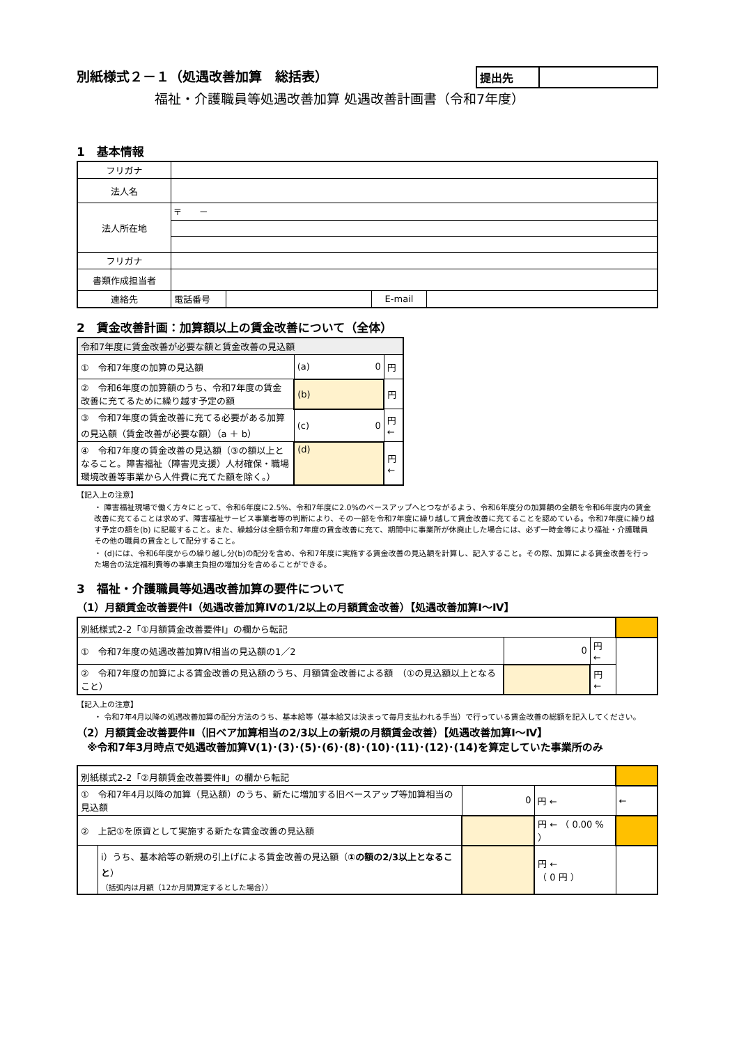別紙様式２－１（処遇改善加算　総括表）
| 提出先 | |
福祉・介護職員等処遇改善加算 処遇改善計画書（令和7年度）
1　基本情報
| フリガナ | | | | |
| 法人名 | | | | |
| 法人所在地 | 〒 － | | | |
| フリガナ | | | | |
| 書類作成担当者 | | | | |
| 連絡先 | 電話番号 | | E-mail | |
2　賃金改善計画：加算額以上の賃金改善について（全体）
| 令和7年度に賃金改善が必要な額と賃金改善の見込額 | | |
| ① 令和7年度の加算の見込額 | (a) 0 | 円 |
| ② 令和6年度の加算額のうち、令和7年度の賃金改善に充てるために繰り越す予定の額 | (b) | 円 |
| ③ 令和7年度の賃金改善に充てる必要がある加算の見込額（賃金改善が必要な額）（a ＋ b） | (c) 0 | 円 ← |
| ④ 令和7年度の賃金改善の見込額（③の額以上となること。障害福祉（障害児支援）人材確保・職場環境改善等事業から人件費に充てた額を除く。） | (d) | 円 ← |
【記入上の注意】
・ 障害福祉現場で働く方々にとって、令和6年度に2.5%、令和7年度に2.0%のベースアップへとつながるよう、令和6年度分の加算額の全額を令和6年度内の賃金改善に充てることは求めず、障害福祉サービス事業者等の判断により、その一部を令和7年度に繰り越して賃金改善に充てることを認めている。令和7年度に繰り越す予定の額を(b) に記載すること。また、繰越分は全額令和7年度の賃金改善に充て、期間中に事業所が休廃止した場合には、必ず一時金等により福祉・介護職員その他の職員の賃金として配分すること。
・ (d)には、令和6年度からの繰り越し分(b)の配分を含め、令和7年度に実施する賃金改善の見込額を計算し、記入すること。その際、加算による賃金改善を行った場合の法定福利費等の事業主負担の増加分を含めることができる。
3　福祉・介護職員等処遇改善加算の要件について
（1）月額賃金改善要件Ⅰ（処遇改善加算Ⅳの1/2以上の月額賃金改善）【処遇改善加算Ⅰ～Ⅳ】
| 別紙様式2-2「①月額賃金改善要件Ⅰ」の欄から転記 | | | |
| ① 令和7年度の処遇改善加算Ⅳ相当の見込額の1／2 | 0 | 円 ← | |
| ② 令和7年度の加算による賃金改善の見込額のうち、月額賃金改善による額 （①の見込額以上となること） | | 円 ← | |
【記入上の注意】
・ 令和7年4月以降の処遇改善加算の配分方法のうち、基本給等（基本給又は決まって毎月支払われる手当）で行っている賃金改善の総額を記入してください。
（2）月額賃金改善要件Ⅱ（旧ベア加算相当の2/3以上の新規の月額賃金改善）【処遇改善加算Ⅰ～Ⅳ】
　※令和7年3月時点で処遇改善加算Ⅴ(1)･(3)･(5)･(6)･(8)･(10)･(11)･(12)･(14)を算定していた事業所のみ
| 別紙様式2-2「②月額賃金改善要件Ⅱ」の欄から転記 | | | | |
| ① 令和7年4月以降の加算（見込額）のうち、新たに増加する旧ベースアップ等加算相当の見込額 | | 0 | 円 ← | ← |
| ② 上記①を原資として実施する新たな賃金改善の見込額 | | | 円 ← （ 0.00 % ） | |
| | ⅰ）うち、基本給等の新規の引上げによる賃金改善の見込額（ ①の額の2/3以上となること ） （括弧内は月額（12か月間算定するとした場合）） | | 円 ← （ 0 円 ） | |